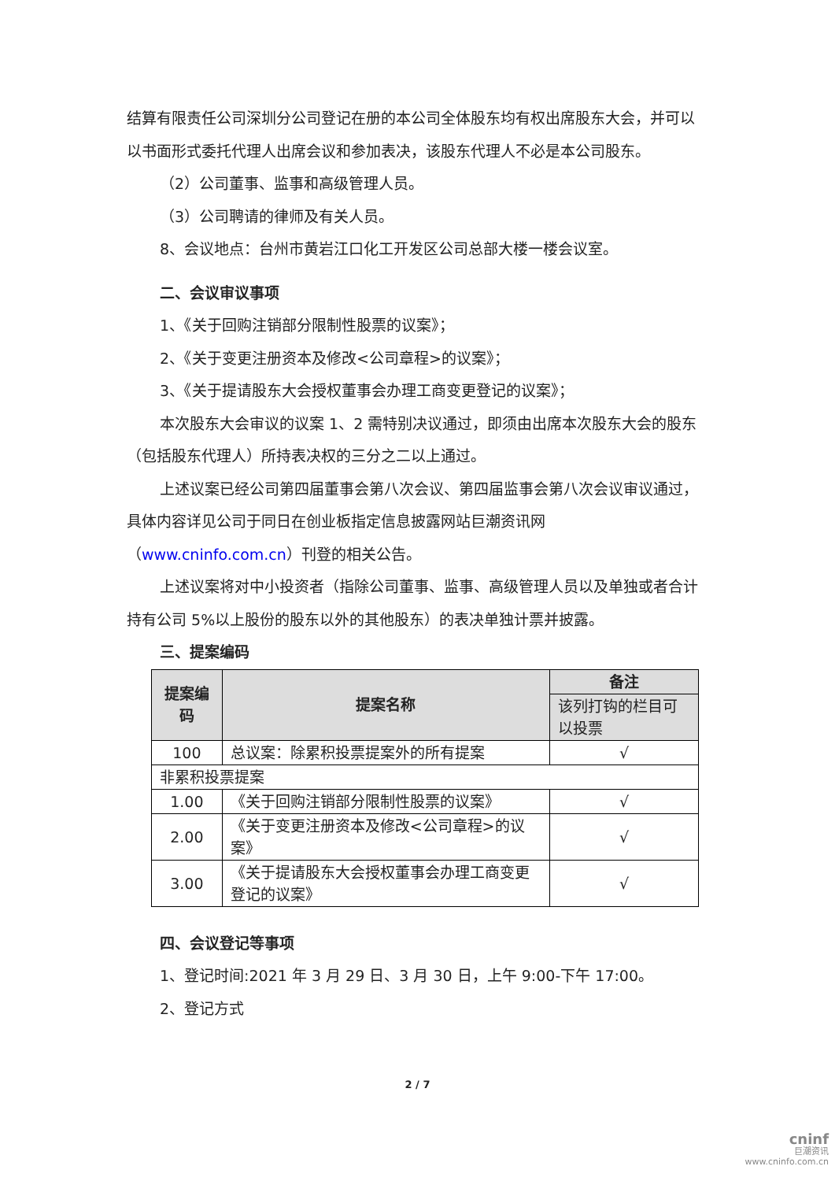结算有限责任公司深圳分公司登记在册的本公司全体股东均有权出席股东大会，并可以以书面形式委托代理人出席会议和参加表决，该股东代理人不必是本公司股东。
（2）公司董事、监事和高级管理人员。
（3）公司聘请的律师及有关人员。
8、会议地点：台州市黄岩江口化工开发区公司总部大楼一楼会议室。
二、会议审议事项
1、《关于回购注销部分限制性股票的议案》；
2、《关于变更注册资本及修改<公司章程>的议案》；
3、《关于提请股东大会授权董事会办理工商变更登记的议案》；
本次股东大会审议的议案 1、2 需特别决议通过，即须由出席本次股东大会的股东（包括股东代理人）所持表决权的三分之二以上通过。
上述议案已经公司第四届董事会第八次会议、第四届监事会第八次会议审议通过，具体内容详见公司于同日在创业板指定信息披露网站巨潮资讯网（www.cninfo.com.cn）刊登的相关公告。
上述议案将对中小投资者（指除公司董事、监事、高级管理人员以及单独或者合计持有公司 5%以上股份的股东以外的其他股东）的表决单独计票并披露。
三、提案编码
| 提案编码 | 提案名称 | 备注 |
| --- | --- | --- |
| | | 该列打钩的栏目可以投票 |
| 100 | 总议案：除累积投票提案外的所有提案 | √ |
| 非累积投票提案 | | |
| 1.00 | 《关于回购注销部分限制性股票的议案》 | √ |
| 2.00 | 《关于变更注册资本及修改<公司章程>的议案》 | √ |
| 3.00 | 《关于提请股东大会授权董事会办理工商变更登记的议案》 | √ |
四、会议登记等事项
1、登记时间:2021 年 3 月 29 日、3 月 30 日，上午 9:00-下午 17:00。
2、登记方式
2 / 7
cninf
巨潮资讯
www.cninfo.com.cn